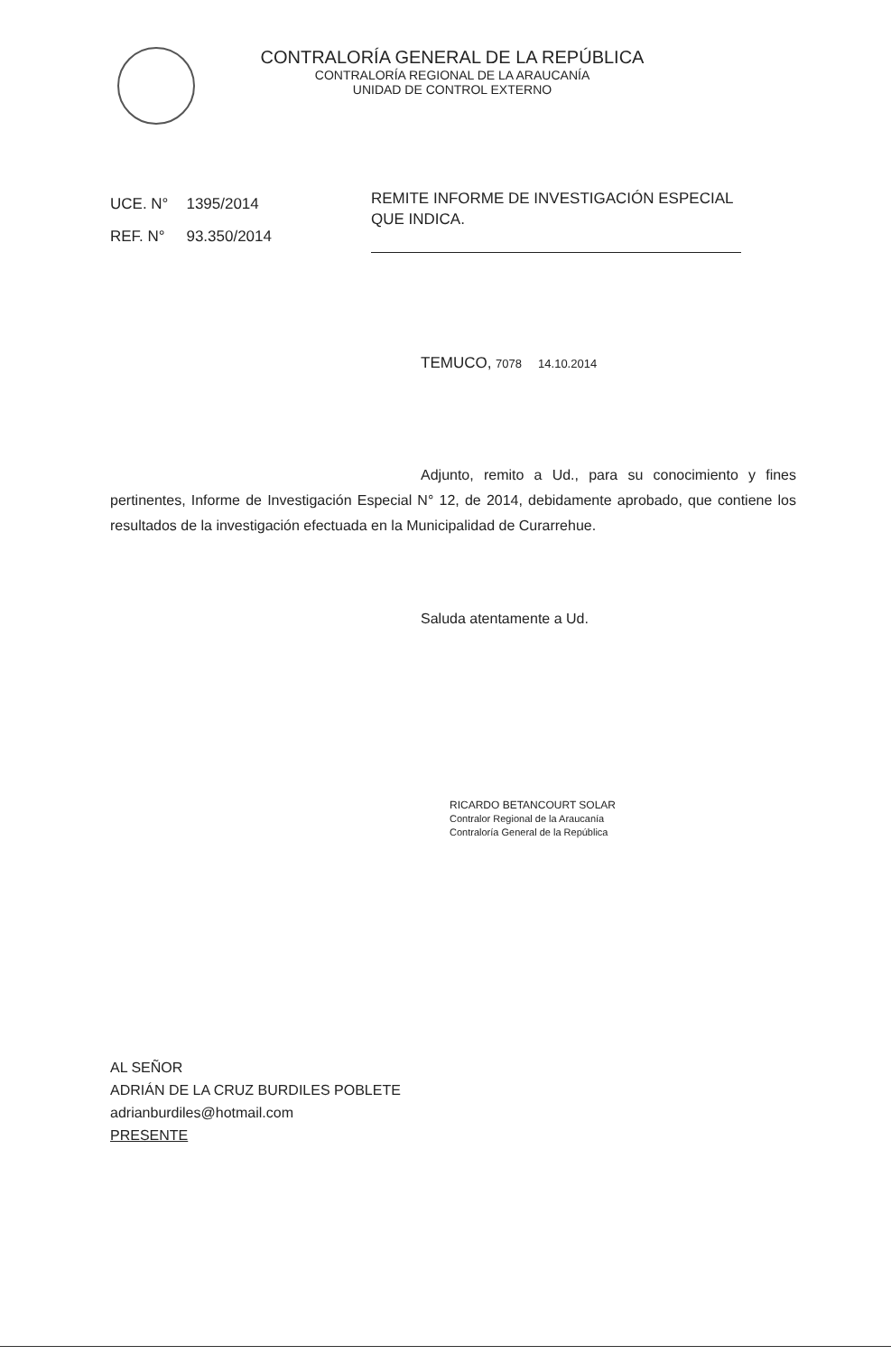CONTRALORÍA GENERAL DE LA REPÚBLICA
CONTRALORÍA REGIONAL DE LA ARAUCANÍA
UNIDAD DE CONTROL EXTERNO
| UCE. N° | 1395/2014 |
| REF. N° | 93.350/2014 |
REMITE INFORME DE INVESTIGACIÓN ESPECIAL QUE INDICA.
TEMUCO, 7078 14.10.2014
Adjunto, remito a Ud., para su conocimiento y fines pertinentes, Informe de Investigación Especial N° 12, de 2014, debidamente aprobado, que contiene los resultados de la investigación efectuada en la Municipalidad de Curarrehue.
Saluda atentamente a Ud.
RICARDO BETANCOURT SOLAR
Contralor Regional de la Araucanía
Contraloría General de la República
AL SEÑOR
ADRIÁN DE LA CRUZ BURDILES POBLETE
adrianburdiles@hotmail.com
PRESENTE